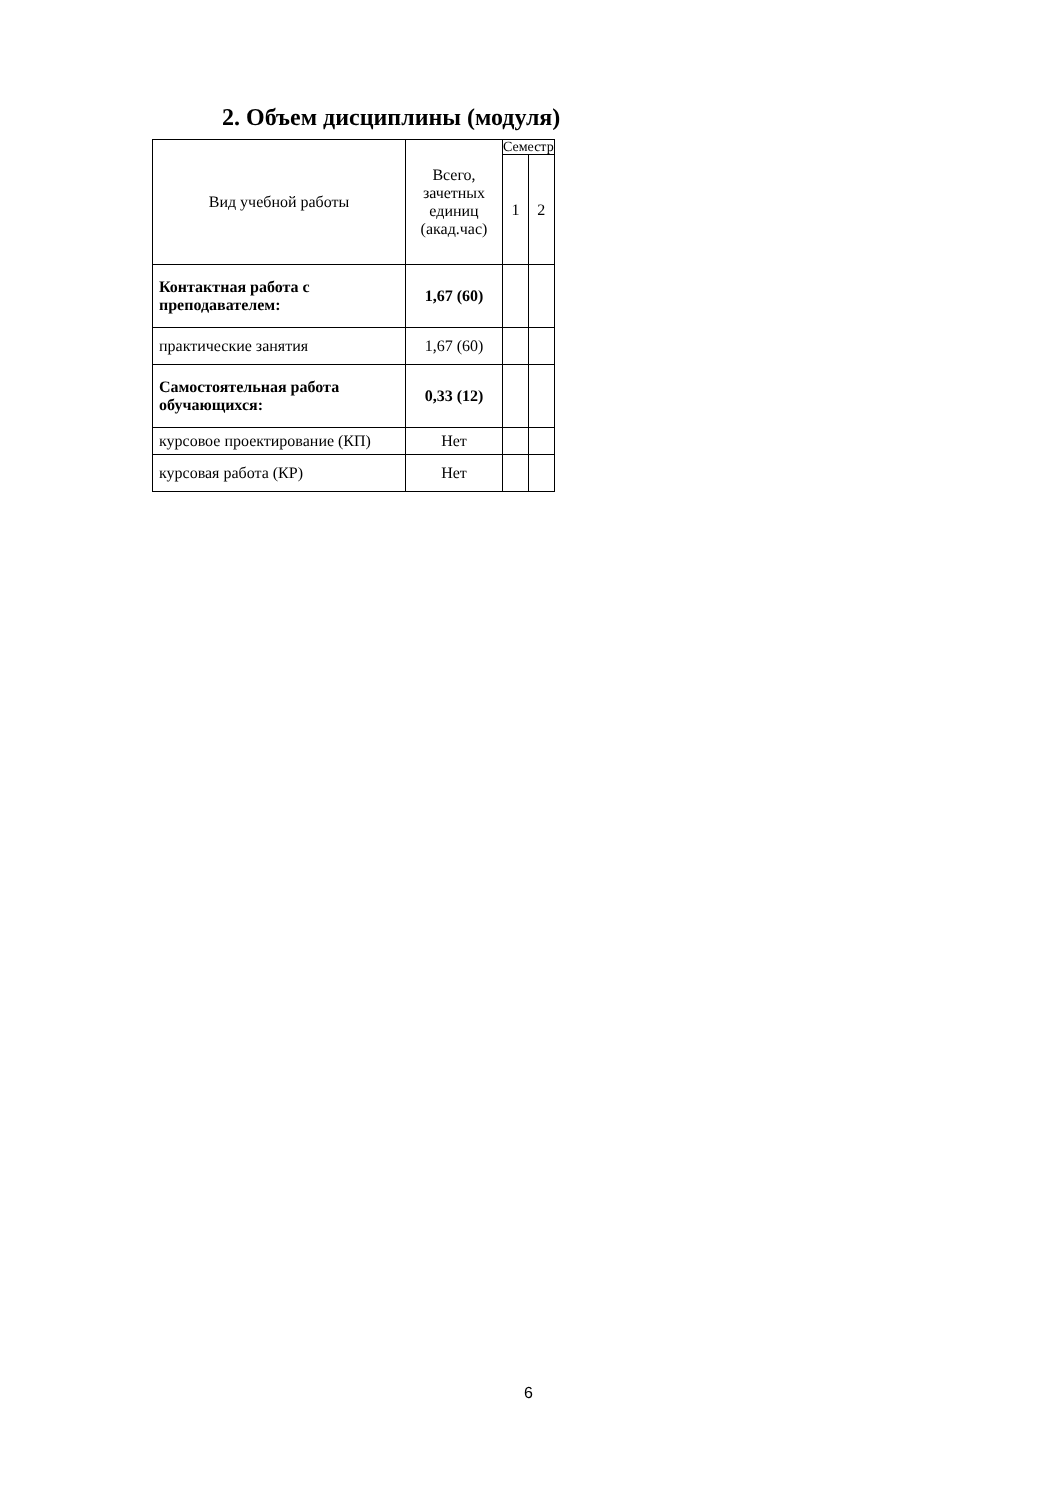2. Объем дисциплины (модуля)
| Вид учебной работы | Всего, зачетных единиц (акад.час) | Семестр | |
| --- | --- | --- | --- |
| | | 1 | 2 |
| Контактная работа с преподавателем: | 1,67 (60) | | |
| практические занятия | 1,67 (60) | | |
| Самостоятельная работа обучающихся: | 0,33 (12) | | |
| курсовое проектирование (КП) | Нет | | |
| курсовая работа (КР) | Нет | | |
6